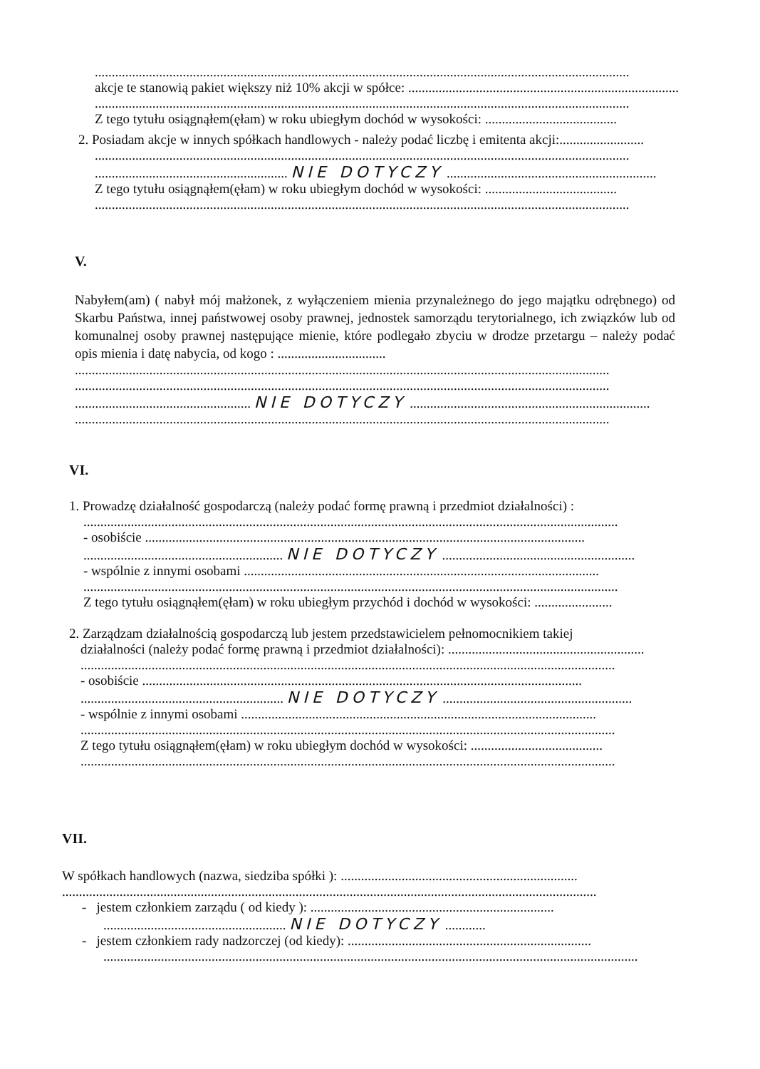..............................................................................................................................................................
akcje te stanowią pakiet większy niż 10% akcji w spółce: ......................................................................................
..............................................................................................................................................................
Z tego tytułu osiągnąłem(ęłam) w roku ubiegłym dochód w wysokości: .......................................
2. Posiadam akcje w innych spółkach handlowych - należy podać liczbę i emitenta akcji:.........................
..............................................................................................................................................................
......................................................... NIE DOTYCZY ..............................................................
Z tego tytułu osiągnąłem(ęłam) w roku ubiegłym dochód w wysokości: .......................................
..............................................................................................................................................................
V.
Nabyłem(am) ( nabył mój małżonek, z wyłączeniem mienia przynależnego do jego majątku odrębnego) od Skarbu Państwa, innej państwowej osoby prawnej, jednostek samorządu terytorialnego, ich związków lub od komunalnej osoby prawnej następujące mienie, które podlegało zbyciu w drodze przetargu – należy podać opis mienia i datę nabycia, od kogo : ................................
..............................................................................................................................................................
..............................................................................................................................................................
.................................................... NIE DOTYCZY .......................................................................
..............................................................................................................................................................
VI.
1. Prowadzę działalność gospodarczą (należy podać formę prawną i przedmiot działalności) :
..............................................................................................................................................................
- osobiście ..................................................................................................................................
........................................................... NIE DOTYCZY .........................................................
- wspólnie z innymi osobami .........................................................................................................
..............................................................................................................................................................
Z tego tytułu osiągnąłem(ęłam) w roku ubiegłym przychód i dochód w wysokości: .......................
2. Zarządzam działalnością gospodarczą lub jestem przedstawicielem pełnomocnikiem takiej
działalności (należy podać formę prawną i przedmiot działalności): ..........................................................
..............................................................................................................................................................
- osobiście ..................................................................................................................................
............................................................ NIE DOTYCZY ........................................................
- wspólnie z innymi osobami .........................................................................................................
..............................................................................................................................................................
Z tego tytułu osiągnąłem(ęłam) w roku ubiegłym dochód w wysokości: .......................................
..............................................................................................................................................................
VII.
W spółkach handlowych (nazwa, siedziba spółki ): ......................................................................
..............................................................................................................................................................
- jestem członkiem zarządu ( od kiedy ): ........................................................................
...................................................... NIE DOTYCZY ............
- jestem członkiem rady nadzorczej (od kiedy): ........................................................................
..............................................................................................................................................................